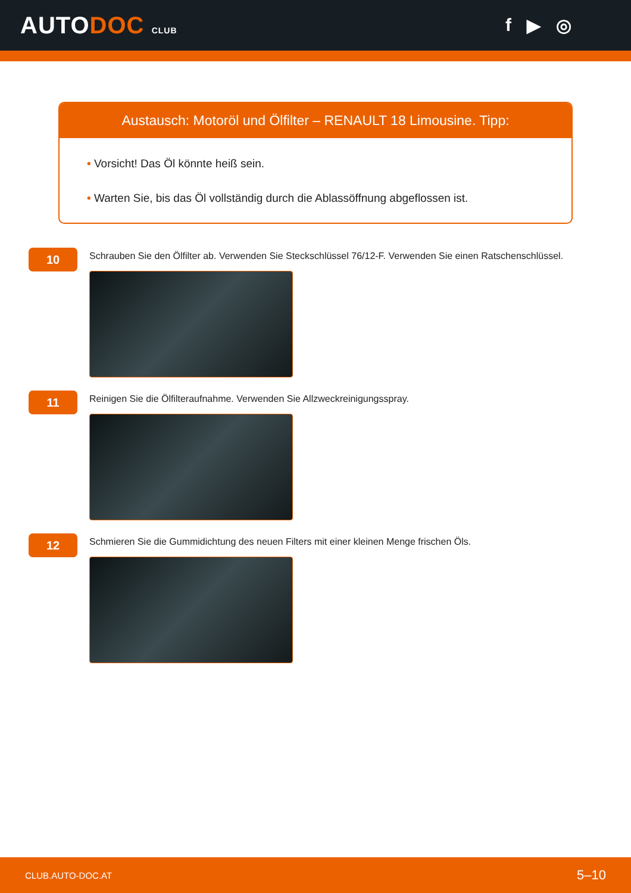AUTODOC CLUB
f ▶ ◎
Austausch: Motoröl und Ölfilter – RENAULT 18 Limousine. Tipp:
• Vorsicht! Das Öl könnte heiß sein.
• Warten Sie, bis das Öl vollständig durch die Ablassöffnung abgeflossen ist.
10
Schrauben Sie den Ölfilter ab. Verwenden Sie Steckschlüssel 76/12-F. Verwenden Sie einen Ratschenschlüssel.
11
Reinigen Sie die Ölfilteraufnahme. Verwenden Sie Allzweckreinigungsspray.
12
Schmieren Sie die Gummidichtung des neuen Filters mit einer kleinen Menge frischen Öls.
CLUB.AUTO-DOC.AT 5–10